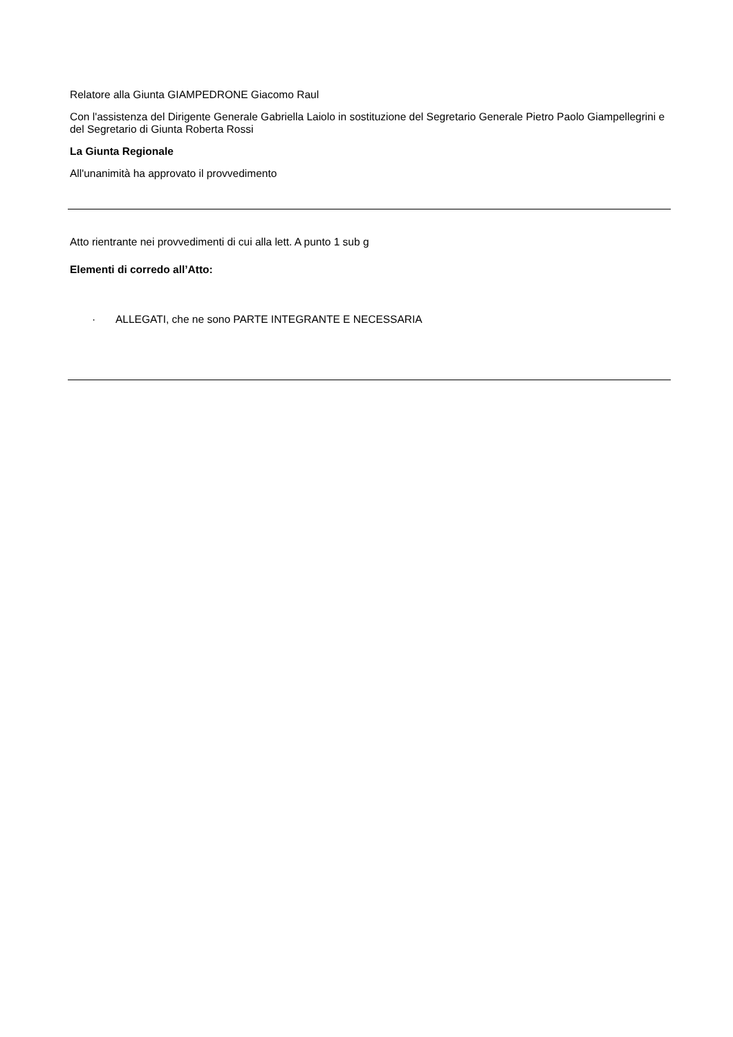Relatore alla Giunta GIAMPEDRONE Giacomo Raul
Con l'assistenza del Dirigente Generale Gabriella Laiolo in sostituzione del Segretario Generale Pietro Paolo Giampellegrini e del Segretario di Giunta Roberta Rossi
La Giunta Regionale
All'unanimità ha approvato il provvedimento
Atto rientrante nei provvedimenti di cui alla lett. A punto 1 sub g
Elementi di corredo all’Atto:
· ALLEGATI, che ne sono PARTE INTEGRANTE E NECESSARIA